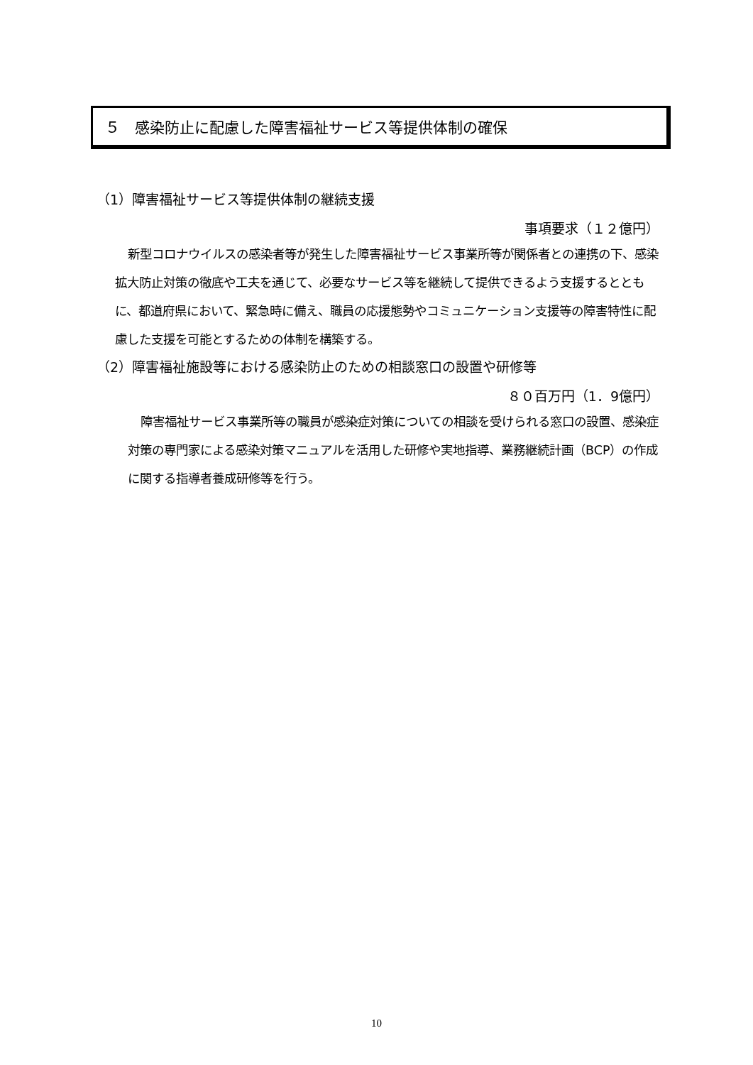５　感染防止に配慮した障害福祉サービス等提供体制の確保
（1）障害福祉サービス等提供体制の継続支援
事項要求（１２億円）
新型コロナウイルスの感染者等が発生した障害福祉サービス事業所等が関係者との連携の下、感染拡大防止対策の徹底や工夫を通じて、必要なサービス等を継続して提供できるよう支援するとともに、都道府県において、緊急時に備え、職員の応援態勢やコミュニケーション支援等の障害特性に配慮した支援を可能とするための体制を構築する。
（2）障害福祉施設等における感染防止のための相談窓口の設置や研修等
８０百万円（1．9億円）
障害福祉サービス事業所等の職員が感染症対策についての相談を受けられる窓口の設置、感染症対策の専門家による感染対策マニュアルを活用した研修や実地指導、業務継続計画（BCP）の作成に関する指導者養成研修等を行う。
10